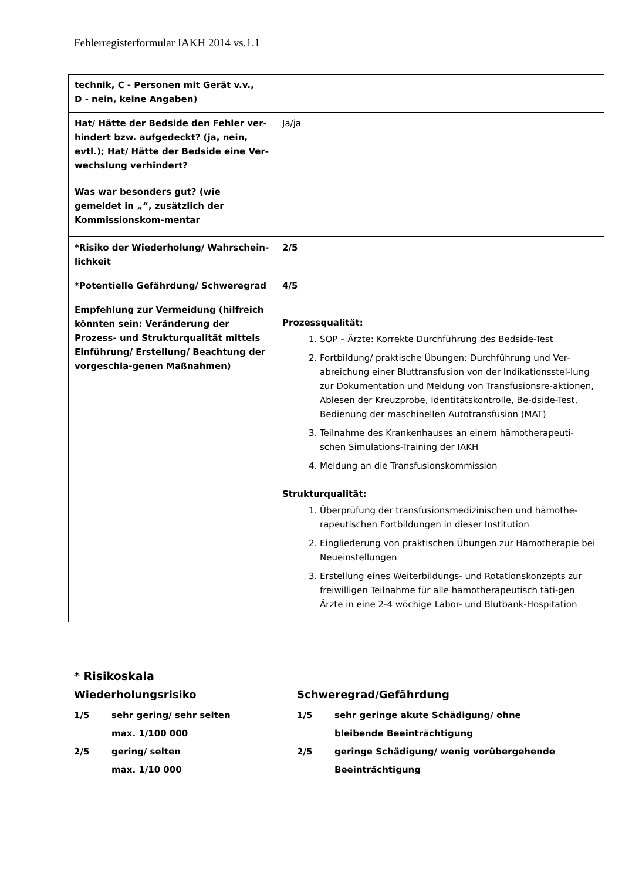Fehlerregisterformular IAKH 2014 vs.1.1
| technik, C - Personen mit Gerät v.v., D - nein, keine Angaben) | |
| Hat/ Hätte der Bedside den Fehler ver-hindert bzw. aufgedeckt? (ja, nein, evtl.); Hat/ Hätte der Bedside eine Ver-wechslung verhindert? | Ja/ja |
| Was war besonders gut? (wie gemeldet in „“, zusätzlich der Kommissionskom-mentar | |
| *Risiko der Wiederholung/ Wahrschein-lichkeit | 2/5 |
| *Potentielle Gefährdung/ Schweregrad | 4/5 |
| Empfehlung zur Vermeidung (hilfreich könnten sein: Veränderung der Prozess- und Strukturqualität mittels Einführung/ Erstellung/ Beachtung der vorgeschla-genen Maßnahmen) | Prozessqualität: 1. SOP – Ärzte: Korrekte Durchführung des Bedside-Test 2. Fortbildung/ praktische Übungen: Durchführung und Ver-abreichung einer Bluttransfusion von der Indikationsstel-lung zur Dokumentation und Meldung von Transfusionsre-aktionen, Ablesen der Kreuzprobe, Identitätskontrolle, Be-dside-Test, Bedienung der maschinellen Autotransfusion (MAT) 3. Teilnahme des Krankenhauses an einem hämotherapeuti-schen Simulations-Training der IAKH 4. Meldung an die Transfusionskommission Strukturqualität: 1. Überprüfung der transfusionsmedizinischen und hämothe-rapeutischen Fortbildungen in dieser Institution 2. Eingliederung von praktischen Übungen zur Hämotherapie bei Neueinstellungen 3. Erstellung eines Weiterbildungs- und Rotationskonzepts zur freiwilligen Teilnahme für alle hämotherapeutisch täti-gen Ärzte in eine 2-4 wöchige Labor- und Blutbank-Hospitation |
* Risikoskala
Wiederholungsrisiko
| 1/5 | sehr gering/ sehr selten max. 1/100 000 |
| 2/5 | gering/ selten max. 1/10 000 |
Schweregrad/Gefährdung
| 1/5 | sehr geringe akute Schädigung/ ohne bleibende Beeinträchtigung |
| 2/5 | geringe Schädigung/ wenig vorübergehende Beeinträchtigung |